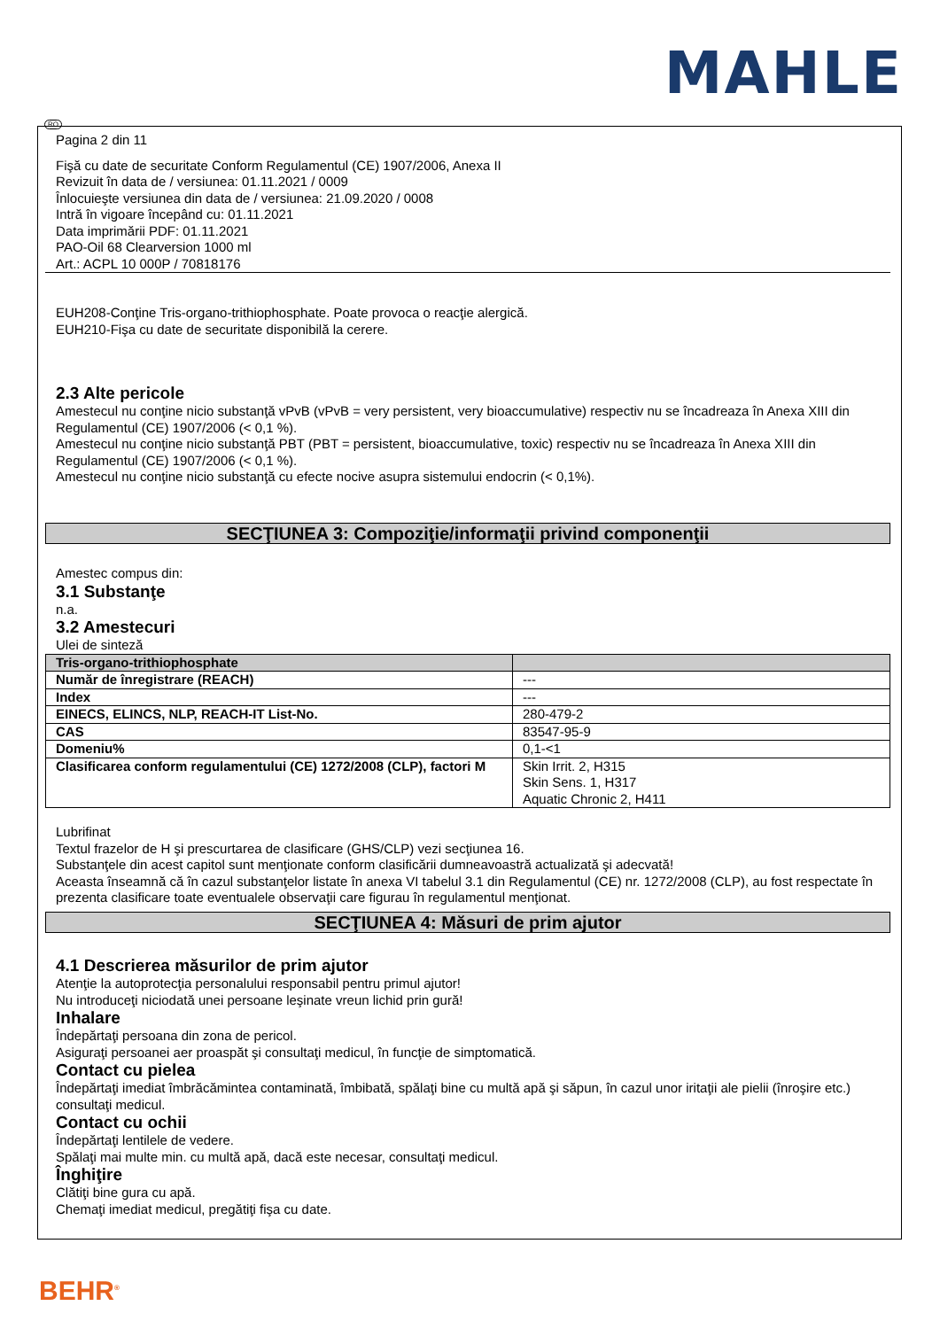MAHLE
RO
Pagina 2 din 11
Fişă cu date de securitate Conform Regulamentul (CE) 1907/2006, Anexa II
Revizuit în data de / versiunea: 01.11.2021 / 0009
Înlocuieşte versiunea din data de / versiunea: 21.09.2020 / 0008
Intră în vigoare începând cu: 01.11.2021
Data imprimării PDF: 01.11.2021
PAO-Oil 68 Clearversion 1000 ml
Art.: ACPL 10 000P / 70818176
EUH208-Conţine Tris-organo-trithiophosphate. Poate provoca o reacţie alergică.
EUH210-Fişa cu date de securitate disponibilă la cerere.
2.3 Alte pericole
Amestecul nu conţine nicio substanţă vPvB (vPvB = very persistent, very bioaccumulative) respectiv nu se încadreaza în Anexa XIII din Regulamentul (CE) 1907/2006 (< 0,1 %).
Amestecul nu conţine nicio substanţă PBT (PBT = persistent, bioaccumulative, toxic) respectiv nu se încadreaza în Anexa XIII din Regulamentul (CE) 1907/2006 (< 0,1 %).
Amestecul nu conţine nicio substanţă cu efecte nocive asupra sistemului endocrin (< 0,1%).
SECŢIUNEA 3: Compoziţie/informaţii privind componenţii
Amestec compus din:
3.1 Substanţe
n.a.
3.2 Amestecuri
Ulei de sinteză
| Tris-organo-trithiophosphate | |
| --- | --- |
| Număr de înregistrare (REACH) | --- |
| Index | --- |
| EINECS, ELINCS, NLP, REACH-IT List-No. | 280-479-2 |
| CAS | 83547-95-9 |
| Domeniu% | 0,1-<1 |
| Clasificarea conform regulamentului (CE) 1272/2008 (CLP), factori M | Skin Irrit. 2, H315 Skin Sens. 1, H317 Aquatic Chronic 2, H411 |
Lubrifinat
Textul frazelor de H şi prescurtarea de clasificare (GHS/CLP) vezi secţiunea 16.
Substanţele din acest capitol sunt menţionate conform clasificării dumneavoastră actualizată şi adecvată!
Aceasta înseamnă că în cazul substanţelor listate în anexa VI tabelul 3.1 din Regulamentul (CE) nr. 1272/2008 (CLP), au fost respectate în prezenta clasificare toate eventualele observaţii care figurau în regulamentul menţionat.
SECŢIUNEA 4: Măsuri de prim ajutor
4.1 Descrierea măsurilor de prim ajutor
Atenţie la autoprotecţia personalului responsabil pentru primul ajutor!
Nu introduceţi niciodată unei persoane leşinate vreun lichid prin gură!
Inhalare
Îndepărtaţi persoana din zona de pericol.
Asiguraţi persoanei aer proaspăt şi consultaţi medicul, în funcţie de simptomatică.
Contact cu pielea
Îndepărtaţi imediat îmbrăcămintea contaminată, îmbibată, spălaţi bine cu multă apă şi săpun, în cazul unor iritaţii ale pielii (înroşire etc.) consultaţi medicul.
Contact cu ochii
Îndepărtaţi lentilele de vedere.
Spălaţi mai multe min. cu multă apă, dacă este necesar, consultaţi medicul.
Înghiţire
Clătiţi bine gura cu apă.
Chemaţi imediat medicul, pregătiţi fişa cu date.
BEHR<sup>®</sup>